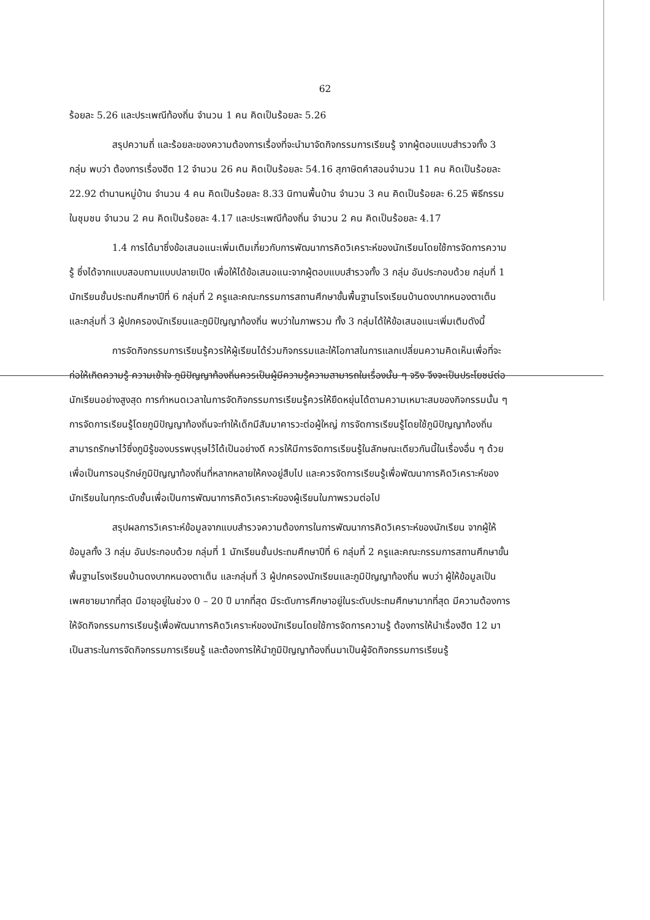62
ร้อยละ 5.26 และประเพณีท้องถิ่น จำนวน 1 คน คิดเป็นร้อยละ 5.26
สรุปความถี่ และร้อยละของความต้องการเรื่องที่จะนำมาจัดกิจกรรมการเรียนรู้ จากผู้ตอบแบบสำรวจทั้ง 3 กลุ่ม พบว่า ต้องการเรื่องฮีต 12 จำนวน 26 คน คิดเป็นร้อยละ 54.16 สุภาษิตคำสอนจำนวน 11 คน คิดเป็นร้อยละ 22.92 ตำนานหมู่บ้าน จำนวน 4 คน คิดเป็นร้อยละ 8.33 นิทานพื้นบ้าน จำนวน 3 คน คิดเป็นร้อยละ 6.25 พิธีกรรมในชุมชน จำนวน 2 คน คิดเป็นร้อยละ 4.17 และประเพณีท้องถิ่น จำนวน 2 คน คิดเป็นร้อยละ 4.17
1.4 การได้มาซึ่งข้อเสนอแนะเพิ่มเติมเกี่ยวกับการพัฒนาการคิดวิเคราะห์ของนักเรียนโดยใช้การจัดการความรู้ ซึ่งได้จากแบบสอบถามแบบปลายเปิด เพื่อให้ได้ข้อเสนอแนะจากผู้ตอบแบบสำรวจทั้ง 3 กลุ่ม อันประกอบด้วย กลุ่มที่ 1 นักเรียนชั้นประถมศึกษาปีที่ 6 กลุ่มที่ 2 ครูและคณะกรรมการสถานศึกษาขั้นพื้นฐานโรงเรียนบ้านดงบากหนองตาเต็น และกลุ่มที่ 3 ผู้ปกครองนักเรียนและภูมิปัญญาท้องถิ่น พบว่าในภาพรวม ทั้ง 3 กลุ่มได้ให้ข้อเสนอแนะเพิ่มเติมดังนี้
การจัดกิจกรรมการเรียนรู้ควรให้ผู้เรียนได้ร่วมกิจกรรมและให้โอกาสในการแลกเปลี่ยนความคิดเห็นเพื่อที่จะก่อให้เกิดความรู้ ความเข้าใจ ภูมิปัญญาท้องถิ่นควรเป็นผู้มีความรู้ความสามารถในเรื่องนั้น ๆ จริง จึงจะเป็นประโยชน์ต่อนักเรียนอย่างสูงสุด การกำหนดเวลาในการจัดกิจกรรมการเรียนรู้ควรให้ยืดหยุ่นได้ตามความเหมาะสมของกิจกรรมนั้น ๆ การจัดการเรียนรู้โดยภูมิปัญญาท้องถิ่นจะทำให้เด็กมีสัมมาคารวะต่อผู้ใหญ่ การจัดการเรียนรู้โดยใช้ภูมิปัญญาท้องถิ่นสามารถรักษาไว้ซึ่งภูมิรู้ของบรรพบุรุษไว้ได้เป็นอย่างดี ควรให้มีการจัดการเรียนรู้ในลักษณะเดียวกันนี้ในเรื่องอื่น ๆ ด้วยเพื่อเป็นการอนุรักษ์ภูมิปัญญาท้องถิ่นที่หลากหลายให้คงอยู่สืบไป และควรจัดการเรียนรู้เพื่อพัฒนาการคิดวิเคราะห์ของนักเรียนในทุกระดับชั้นเพื่อเป็นการพัฒนาการคิดวิเคราะห์ของผู้เรียนในภาพรวมต่อไป
สรุปผลการวิเคราะห์ข้อมูลจากแบบสำรวจความต้องการในการพัฒนาการคิดวิเคราะห์ของนักเรียน จากผู้ให้ข้อมูลทั้ง 3 กลุ่ม อันประกอบด้วย กลุ่มที่ 1 นักเรียนชั้นประถมศึกษาปีที่ 6 กลุ่มที่ 2 ครูและคณะกรรมการสถานศึกษาขั้นพื้นฐานโรงเรียนบ้านดงบากหนองตาเต็น และกลุ่มที่ 3 ผู้ปกครองนักเรียนและภูมิปัญญาท้องถิ่น พบว่า ผู้ให้ข้อมูลเป็นเพศชายมากที่สุด มีอายุอยู่ในช่วง 0 – 20 ปี มากที่สุด มีระดับการศึกษาอยู่ในระดับประถมศึกษามากที่สุด มีความต้องการให้จัดกิจกรรมการเรียนรู้เพื่อพัฒนาการคิดวิเคราะห์ของนักเรียนโดยใช้การจัดการความรู้ ต้องการให้นำเรื่องฮีต 12 มาเป็นสาระในการจัดกิจกรรมการเรียนรู้ และต้องการให้นำภูมิปัญญาท้องถิ่นมาเป็นผู้จัดกิจกรรมการเรียนรู้